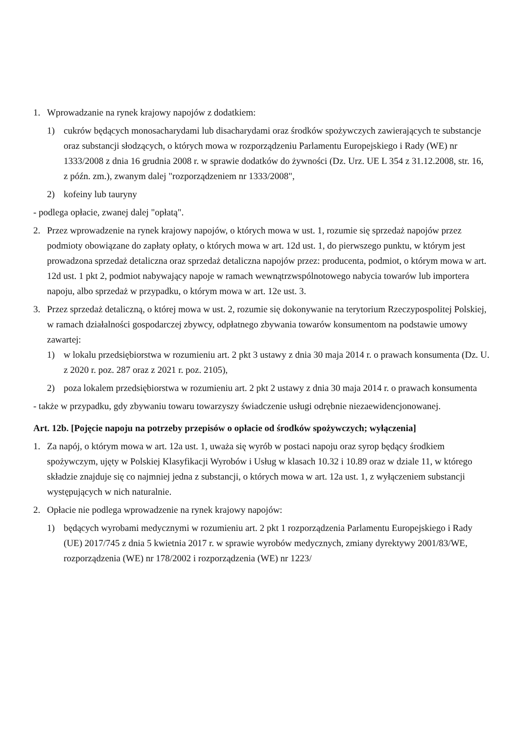1. Wprowadzanie na rynek krajowy napojów z dodatkiem:
1) cukrów będących monosacharydami lub disacharydami oraz środków spożywczych zawierających te substancje oraz substancji słodzących, o których mowa w rozporządzeniu Parlamentu Europejskiego i Rady (WE) nr 1333/2008 z dnia 16 grudnia 2008 r. w sprawie dodatków do żywności (Dz. Urz. UE L 354 z 31.12.2008, str. 16, z późn. zm.), zwanym dalej "rozporządzeniem nr 1333/2008",
2) kofeiny lub tauryny
- podlega opłacie, zwanej dalej "opłatą".
2. Przez wprowadzenie na rynek krajowy napojów, o których mowa w ust. 1, rozumie się sprzedaż napojów przez podmioty obowiązane do zapłaty opłaty, o których mowa w art. 12d ust. 1, do pierwszego punktu, w którym jest prowadzona sprzedaż detaliczna oraz sprzedaż detaliczna napojów przez: producenta, podmiot, o którym mowa w art. 12d ust. 1 pkt 2, podmiot nabywający napoje w ramach wewnątrzwspólnotowego nabycia towarów lub importera napoju, albo sprzedaż w przypadku, o którym mowa w art. 12e ust. 3.
3. Przez sprzedaż detaliczną, o której mowa w ust. 2, rozumie się dokonywanie na terytorium Rzeczypospolitej Polskiej, w ramach działalności gospodarczej zbywcy, odpłatnego zbywania towarów konsumentom na podstawie umowy zawartej:
1) w lokalu przedsiębiorstwa w rozumieniu art. 2 pkt 3 ustawy z dnia 30 maja 2014 r. o prawach konsumenta (Dz. U. z 2020 r. poz. 287 oraz z 2021 r. poz. 2105),
2) poza lokalem przedsiębiorstwa w rozumieniu art. 2 pkt 2 ustawy z dnia 30 maja 2014 r. o prawach konsumenta
- także w przypadku, gdy zbywaniu towaru towarzyszy świadczenie usługi odrębnie niezaewidencjonowanej.
Art. 12b. [Pojęcie napoju na potrzeby przepisów o opłacie od środków spożywczych; wyłączenia]
1. Za napój, o którym mowa w art. 12a ust. 1, uważa się wyrób w postaci napoju oraz syrop będący środkiem spożywczym, ujęty w Polskiej Klasyfikacji Wyrobów i Usług w klasach 10.32 i 10.89 oraz w dziale 11, w którego składzie znajduje się co najmniej jedna z substancji, o których mowa w art. 12a ust. 1, z wyłączeniem substancji występujących w nich naturalnie.
2. Opłacie nie podlega wprowadzenie na rynek krajowy napojów:
1) będących wyrobami medycznymi w rozumieniu art. 2 pkt 1 rozporządzenia Parlamentu Europejskiego i Rady (UE) 2017/745 z dnia 5 kwietnia 2017 r. w sprawie wyrobów medycznych, zmiany dyrektywy 2001/83/WE, rozporządzenia (WE) nr 178/2002 i rozporządzenia (WE) nr 1223/